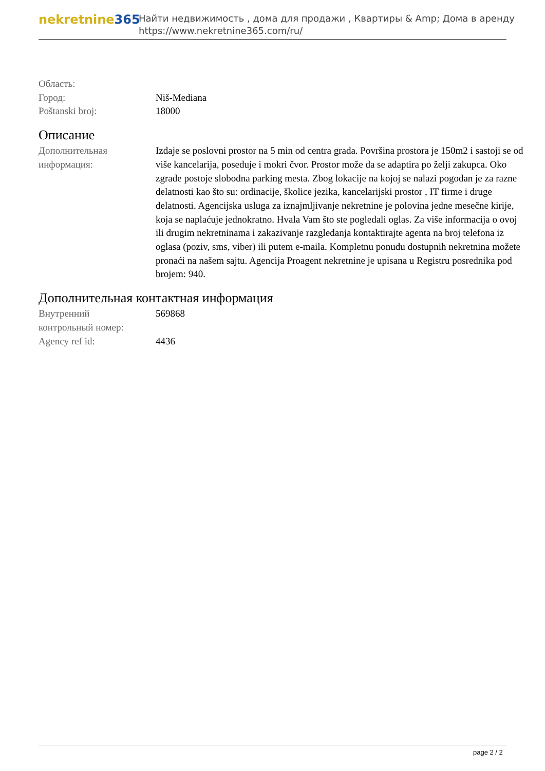nekretnine365
Найти недвижимость , дома для продажи , Квартиры & Amp; Дома в аренду
https://www.nekretnine365.com/ru/
| Область: | |
| Город: | Niš-Mediana |
| Poštanski broj: | 18000 |
Описание
| Дополнительная информация: | Izdaje se poslovni prostor na 5 min od centra grada. Površina prostora je 150m2 i sastoji se od više kancelarija, poseduje i mokri čvor. Prostor može da se adaptira po želji zakupca. Oko zgrade postoje slobodna parking mesta. Zbog lokacije na kojoj se nalazi pogodan je za razne delatnosti kao što su: ordinacije, školice jezika, kancelarijski prostor , IT firme i druge delatnosti. Agencijska usluga za iznajmljivanje nekretnine je polovina jedne mesečne kirije, koja se naplaćuje jednokratno. Hvala Vam što ste pogledali oglas. Za više informacija o ovoj ili drugim nekretninama i zakazivanje razgledanja kontaktirajte agenta na broj telefona iz oglasa (poziv, sms, viber) ili putem e-maila. Kompletnu ponudu dostupnih nekretnina možete pronaći na našem sajtu. Agencija Proagent nekretnine je upisana u Registru posrednika pod brojem: 940. |
Дополнительная контактная информация
| Внутренний контрольный номер: | 569868 |
| Agency ref id: | 4436 |
page 2 / 2